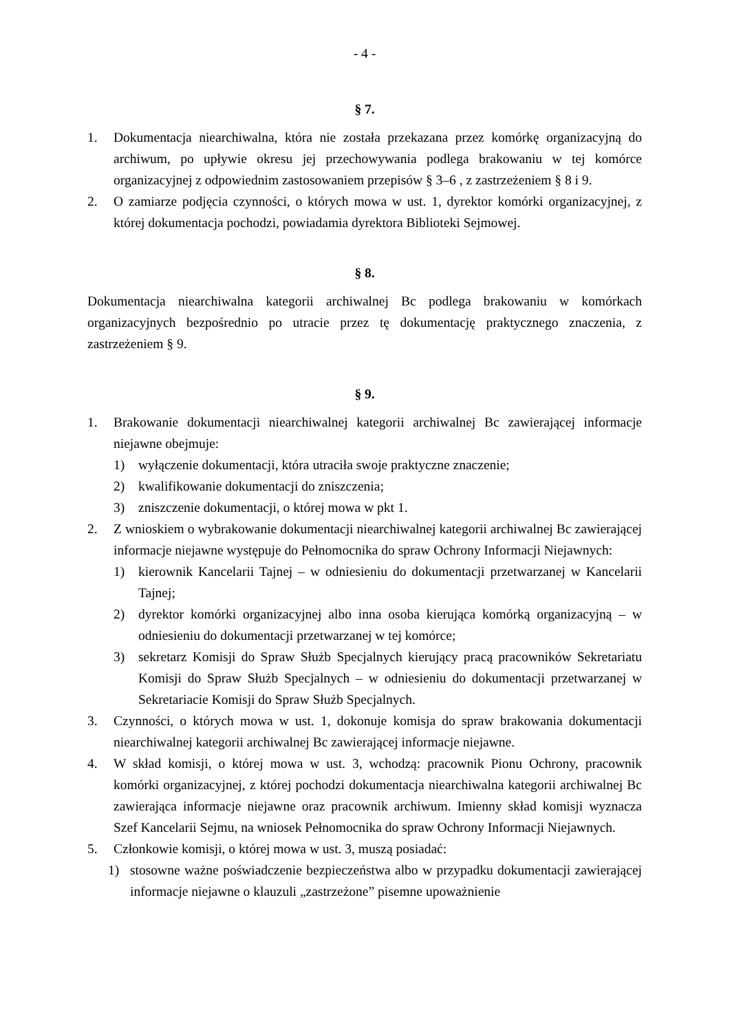- 4 -
§ 7.
1. Dokumentacja niearchiwalna, która nie została przekazana przez komórkę organizacyjną do archiwum, po upływie okresu jej przechowywania podlega brakowaniu w tej komórce organizacyjnej z odpowiednim zastosowaniem przepisów § 3–6 , z zastrzeżeniem § 8 i 9.
2. O zamiarze podjęcia czynności, o których mowa w ust. 1, dyrektor komórki organizacyjnej, z której dokumentacja pochodzi, powiadamia dyrektora Biblioteki Sejmowej.
§ 8.
Dokumentacja niearchiwalna kategorii archiwalnej Bc podlega brakowaniu w komórkach organizacyjnych bezpośrednio po utracie przez tę dokumentację praktycznego znaczenia, z zastrzeżeniem § 9.
§ 9.
1. Brakowanie dokumentacji niearchiwalnej kategorii archiwalnej Bc zawierającej informacje niejawne obejmuje:
1) wyłączenie dokumentacji, która utraciła swoje praktyczne znaczenie;
2) kwalifikowanie dokumentacji do zniszczenia;
3) zniszczenie dokumentacji, o której mowa w pkt 1.
2. Z wnioskiem o wybrakowanie dokumentacji niearchiwalnej kategorii archiwalnej Bc zawierającej informacje niejawne występuje do Pełnomocnika do spraw Ochrony Informacji Niejawnych:
1) kierownik Kancelarii Tajnej – w odniesieniu do dokumentacji przetwarzanej w Kancelarii Tajnej;
2) dyrektor komórki organizacyjnej albo inna osoba kierująca komórką organizacyjną – w odniesieniu do dokumentacji przetwarzanej w tej komórce;
3) sekretarz Komisji do Spraw Służb Specjalnych kierujący pracą pracowników Sekretariatu Komisji do Spraw Służb Specjalnych – w odniesieniu do dokumentacji przetwarzanej w Sekretariacie Komisji do Spraw Służb Specjalnych.
3. Czynności, o których mowa w ust. 1, dokonuje komisja do spraw brakowania dokumentacji niearchiwalnej kategorii archiwalnej Bc zawierającej informacje niejawne.
4. W skład komisji, o której mowa w ust. 3, wchodzą: pracownik Pionu Ochrony, pracownik komórki organizacyjnej, z której pochodzi dokumentacja niearchiwalna kategorii archiwalnej Bc zawierająca informacje niejawne oraz pracownik archiwum. Imienny skład komisji wyznacza Szef Kancelarii Sejmu, na wniosek Pełnomocnika do spraw Ochrony Informacji Niejawnych.
5. Członkowie komisji, o której mowa w ust. 3, muszą posiadać:
1) stosowne ważne poświadczenie bezpieczeństwa albo w przypadku dokumentacji zawierającej informacje niejawne o klauzuli „zastrzeżone” pisemne upoważnienie